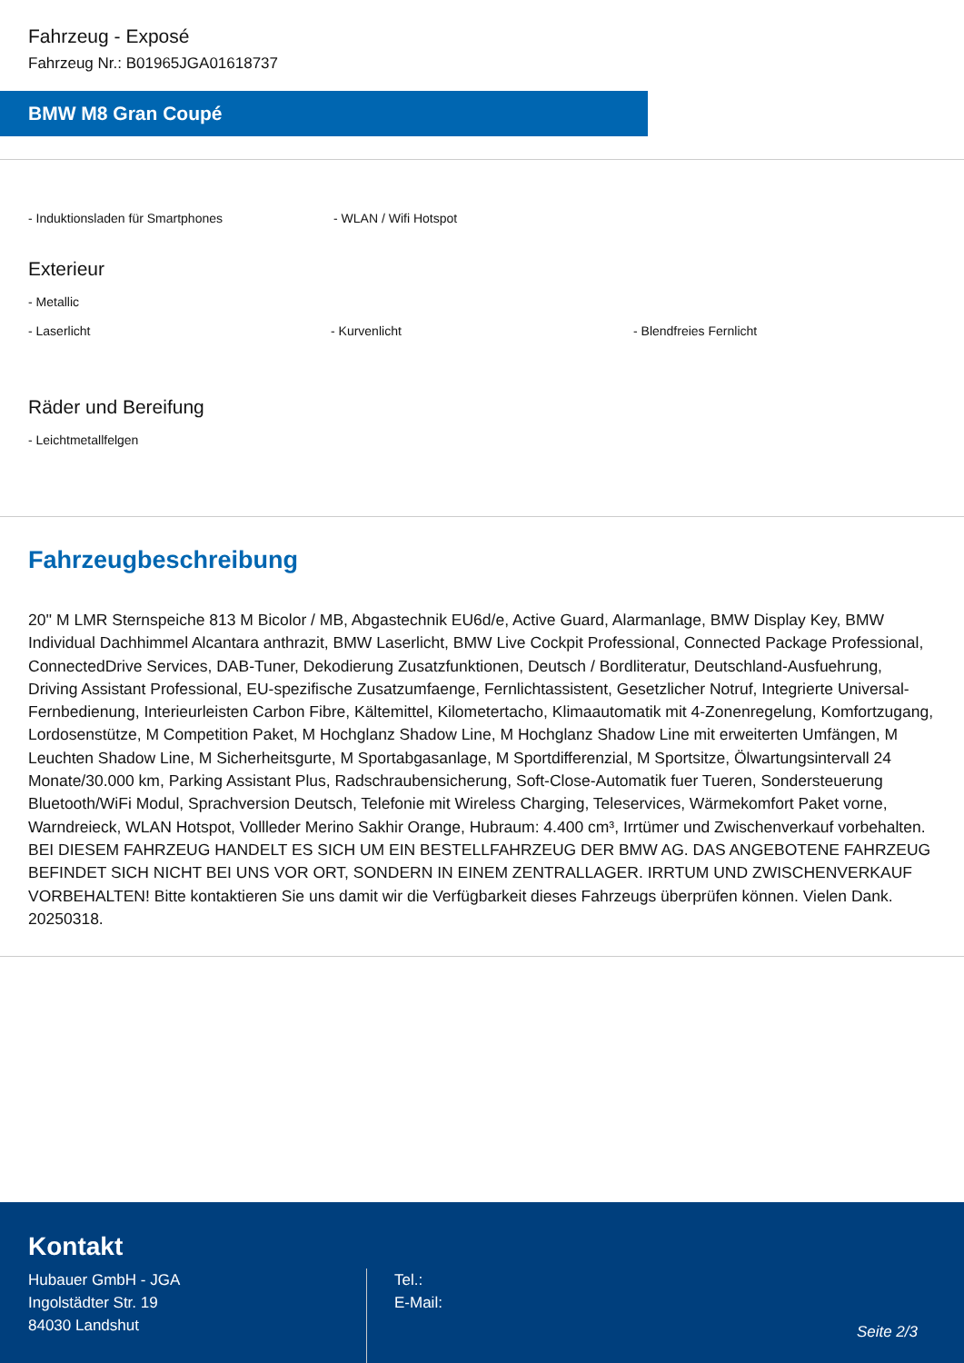Fahrzeug - Exposé
Fahrzeug Nr.: B01965JGA01618737
BMW M8 Gran Coupé
- Induktionsladen für Smartphones - WLAN / Wifi Hotspot
Exterieur
- Metallic
- Laserlicht - Kurvenlicht - Blendfreies Fernlicht
Räder und Bereifung
- Leichtmetallfelgen
Fahrzeugbeschreibung
20'' M LMR Sternspeiche 813 M Bicolor / MB, Abgastechnik EU6d/e, Active Guard, Alarmanlage, BMW Display Key, BMW Individual Dachhimmel Alcantara anthrazit, BMW Laserlicht, BMW Live Cockpit Professional, Connected Package Professional, ConnectedDrive Services, DAB-Tuner, Dekodierung Zusatzfunktionen, Deutsch / Bordliteratur, Deutschland-Ausfuehrung, Driving Assistant Professional, EU-spezifische Zusatzumfaenge, Fernlichtassistent, Gesetzlicher Notruf, Integrierte Universal-Fernbedienung, Interieurleisten Carbon Fibre, Kältemittel, Kilometertacho, Klimaautomatik mit 4-Zonenregelung, Komfortzugang, Lordosenstütze, M Competition Paket, M Hochglanz Shadow Line, M Hochglanz Shadow Line mit erweiterten Umfängen, M Leuchten Shadow Line, M Sicherheitsgurte, M Sportabgasanlage, M Sportdifferenzial, M Sportsitze, Ölwartungsintervall 24 Monate/30.000 km, Parking Assistant Plus, Radschraubensicherung, Soft-Close-Automatik fuer Tueren, Sondersteuerung Bluetooth/WiFi Modul, Sprachversion Deutsch, Telefonie mit Wireless Charging, Teleservices, Wärmekomfort Paket vorne, Warndreieck, WLAN Hotspot, Vollleder Merino Sakhir Orange, Hubraum: 4.400 cm³, Irrtümer und Zwischenverkauf vorbehalten. BEI DIESEM FAHRZEUG HANDELT ES SICH UM EIN BESTELLFAHRZEUG DER BMW AG. DAS ANGEBOTENE FAHRZEUG BEFINDET SICH NICHT BEI UNS VOR ORT, SONDERN IN EINEM ZENTRALLAGER. IRRTUM UND ZWISCHENVERKAUF VORBEHALTEN! Bitte kontaktieren Sie uns damit wir die Verfügbarkeit dieses Fahrzeugs überprüfen können. Vielen Dank. 20250318.
Kontakt
Hubauer GmbH - JGA
Ingolstädter Str. 19
84030 Landshut
Tel.:
E-Mail:
Seite 2/3